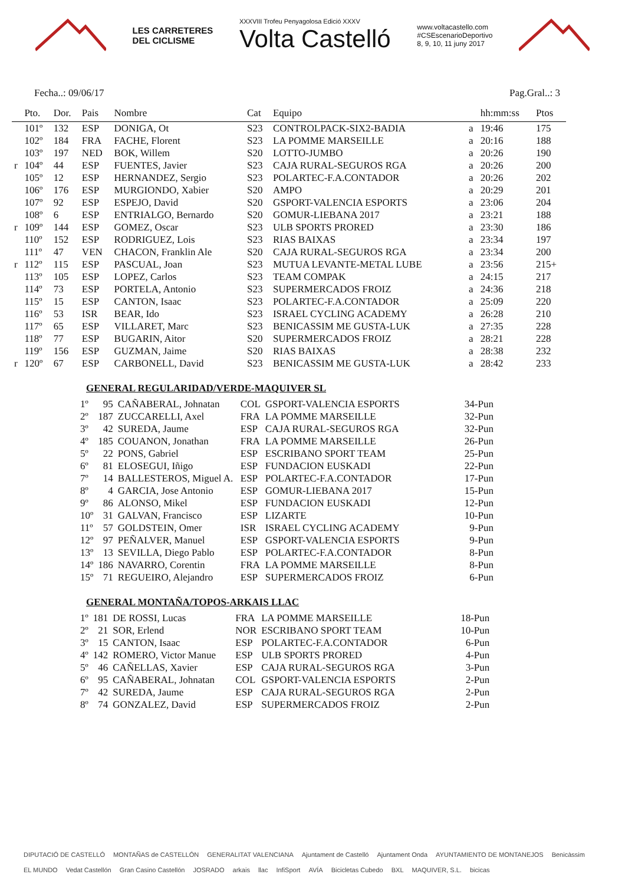LES CARRETERES
DEL CICLISME
XXXVIII Trofeu Penyagolosa Edició XXXV
Volta Castelló
www.voltacastello.com
#CSEscenarioDeportivo
8, 9, 10, 11 juny 2017
Fecha..: 09/06/17 Pag.Gral..: 3
| | Pto. | Dor. | Pais | Nombre | Cat | Equipo | | hh:mm:ss | Ptos |
| --- | --- | --- | --- | --- | --- | --- | --- | --- | --- |
| | 101º | 132 | ESP | DONIGA, Ot | S23 | CONTROLPACK-SIX2-BADIA | a | 19:46 | 175 |
| | 102º | 184 | FRA | FACHE, Florent | S23 | LA POMME MARSEILLE | a | 20:16 | 188 |
| | 103º | 197 | NED | BOK, Willem | S20 | LOTTO-JUMBO | a | 20:26 | 190 |
| r | 104º | 44 | ESP | FUENTES, Javier | S23 | CAJA RURAL-SEGUROS RGA | a | 20:26 | 200 |
| | 105º | 12 | ESP | HERNANDEZ, Sergio | S23 | POLARTEC-F.A.CONTADOR | a | 20:26 | 202 |
| | 106º | 176 | ESP | MURGIONDO, Xabier | S20 | AMPO | a | 20:29 | 201 |
| | 107º | 92 | ESP | ESPEJO, David | S20 | GSPORT-VALENCIA ESPORTS | a | 23:06 | 204 |
| | 108º | 6 | ESP | ENTRIALGO, Bernardo | S20 | GOMUR-LIEBANA 2017 | a | 23:21 | 188 |
| r | 109º | 144 | ESP | GOMEZ, Oscar | S23 | ULB SPORTS PRORED | a | 23:30 | 186 |
| | 110º | 152 | ESP | RODRIGUEZ, Lois | S23 | RIAS BAIXAS | a | 23:34 | 197 |
| | 111º | 47 | VEN | CHACON, Franklin Ale | S20 | CAJA RURAL-SEGUROS RGA | a | 23:34 | 200 |
| r | 112º | 115 | ESP | PASCUAL, Joan | S23 | MUTUA LEVANTE-METAL LUBE | a | 23:56 | 215+ |
| | 113º | 105 | ESP | LOPEZ, Carlos | S23 | TEAM COMPAK | a | 24:15 | 217 |
| | 114º | 73 | ESP | PORTELA, Antonio | S23 | SUPERMERCADOS FROIZ | a | 24:36 | 218 |
| | 115º | 15 | ESP | CANTON, Isaac | S23 | POLARTEC-F.A.CONTADOR | a | 25:09 | 220 |
| | 116º | 53 | ISR | BEAR, Ido | S23 | ISRAEL CYCLING ACADEMY | a | 26:28 | 210 |
| | 117º | 65 | ESP | VILLARET, Marc | S23 | BENICASSIM ME GUSTA-LUK | a | 27:35 | 228 |
| | 118º | 77 | ESP | BUGARIN, Aitor | S20 | SUPERMERCADOS FROIZ | a | 28:21 | 228 |
| | 119º | 156 | ESP | GUZMAN, Jaime | S20 | RIAS BAIXAS | a | 28:38 | 232 |
| r | 120º | 67 | ESP | CARBONELL, David | S23 | BENICASSIM ME GUSTA-LUK | a | 28:42 | 233 |
GENERAL REGULARIDAD/VERDE-MAQUIVER SL
| 1º | 95 | CAÑABERAL, Johnatan | COL | GSPORT-VALENCIA ESPORTS | 34-Pun |
| 2º | 187 | ZUCCARELLI, Axel | FRA | LA POMME MARSEILLE | 32-Pun |
| 3º | 42 | SUREDA, Jaume | ESP | CAJA RURAL-SEGUROS RGA | 32-Pun |
| 4º | 185 | COUANON, Jonathan | FRA | LA POMME MARSEILLE | 26-Pun |
| 5º | 22 | PONS, Gabriel | ESP | ESCRIBANO SPORT TEAM | 25-Pun |
| 6º | 81 | ELOSEGUI, Iñigo | ESP | FUNDACION EUSKADI | 22-Pun |
| 7º | 14 | BALLESTEROS, Miguel A. | ESP | POLARTEC-F.A.CONTADOR | 17-Pun |
| 8º | 4 | GARCIA, Jose Antonio | ESP | GOMUR-LIEBANA 2017 | 15-Pun |
| 9º | 86 | ALONSO, Mikel | ESP | FUNDACION EUSKADI | 12-Pun |
| 10º | 31 | GALVAN, Francisco | ESP | LIZARTE | 10-Pun |
| 11º | 57 | GOLDSTEIN, Omer | ISR | ISRAEL CYCLING ACADEMY | 9-Pun |
| 12º | 97 | PEÑALVER, Manuel | ESP | GSPORT-VALENCIA ESPORTS | 9-Pun |
| 13º | 13 | SEVILLA, Diego Pablo | ESP | POLARTEC-F.A.CONTADOR | 8-Pun |
| 14º | 186 | NAVARRO, Corentin | FRA | LA POMME MARSEILLE | 8-Pun |
| 15º | 71 | REGUEIRO, Alejandro | ESP | SUPERMERCADOS FROIZ | 6-Pun |
GENERAL MONTAÑA/TOPOS-ARKAIS LLAC
| 1º | 181 | DE ROSSI, Lucas | FRA | LA POMME MARSEILLE | 18-Pun |
| 2º | 21 | SOR, Erlend | NOR | ESCRIBANO SPORT TEAM | 10-Pun |
| 3º | 15 | CANTON, Isaac | ESP | POLARTEC-F.A.CONTADOR | 6-Pun |
| 4º | 142 | ROMERO, Victor Manue | ESP | ULB SPORTS PRORED | 4-Pun |
| 5º | 46 | CAÑELLAS, Xavier | ESP | CAJA RURAL-SEGUROS RGA | 3-Pun |
| 6º | 95 | CAÑABERAL, Johnatan | COL | GSPORT-VALENCIA ESPORTS | 2-Pun |
| 7º | 42 | SUREDA, Jaume | ESP | CAJA RURAL-SEGUROS RGA | 2-Pun |
| 8º | 74 | GONZALEZ, David | ESP | SUPERMERCADOS FROIZ | 2-Pun |
DIPUTACIÓ DE CASTELLÓ MONTAÑAS de CASTELLÓN GENERALITAT VALENCIANA Ajuntament de Castelló Ajuntament Onda AYUNTAMIENTO DE MONTANEJOS Benicàssim EL MUNDO Vedat Castellón Gran Casino Castellón JOSRADO arkais llac InfiSport AVÍA Bicicletas Cubedo BXL MAQUIVER, S.L. bicicas